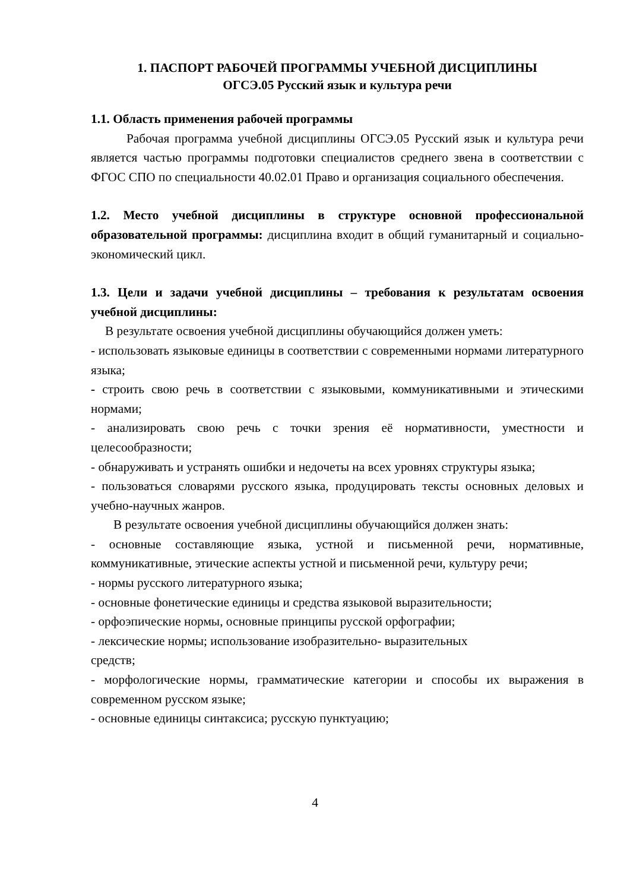1. ПАСПОРТ РАБОЧЕЙ ПРОГРАММЫ УЧЕБНОЙ ДИСЦИПЛИНЫ
ОГСЭ.05 Русский язык и культура речи
1.1. Область применения рабочей программы
Рабочая программа учебной дисциплины ОГСЭ.05 Русский язык и культура речи является частью программы подготовки специалистов среднего звена в соответствии с ФГОС СПО по специальности 40.02.01 Право и организация социального обеспечения.
1.2. Место учебной дисциплины в структуре основной профессиональной образовательной программы: дисциплина входит в общий гуманитарный и социально-экономический цикл.
1.3. Цели и задачи учебной дисциплины – требования к результатам освоения учебной дисциплины:
В результате освоения учебной дисциплины обучающийся должен уметь:
- использовать языковые единицы в соответствии с современными нормами литературного языка;
- строить свою речь в соответствии с языковыми, коммуникативными и этическими нормами;
- анализировать свою речь с точки зрения её нормативности, уместности и целесообразности;
- обнаруживать и устранять ошибки и недочеты на всех уровнях структуры языка;
- пользоваться словарями русского языка, продуцировать тексты основных деловых и учебно-научных жанров.
В результате освоения учебной дисциплины обучающийся должен знать:
- основные составляющие языка, устной и письменной речи, нормативные, коммуникативные, этические аспекты устной и письменной речи, культуру речи;
- нормы русского литературного языка;
- основные фонетические единицы и средства языковой выразительности;
- орфоэпические нормы, основные принципы русской орфографии;
- лексические нормы; использование изобразительно- выразительных
средств;
- морфологические нормы, грамматические категории и способы их выражения в современном русском языке;
- основные единицы синтаксиса; русскую пунктуацию;
4